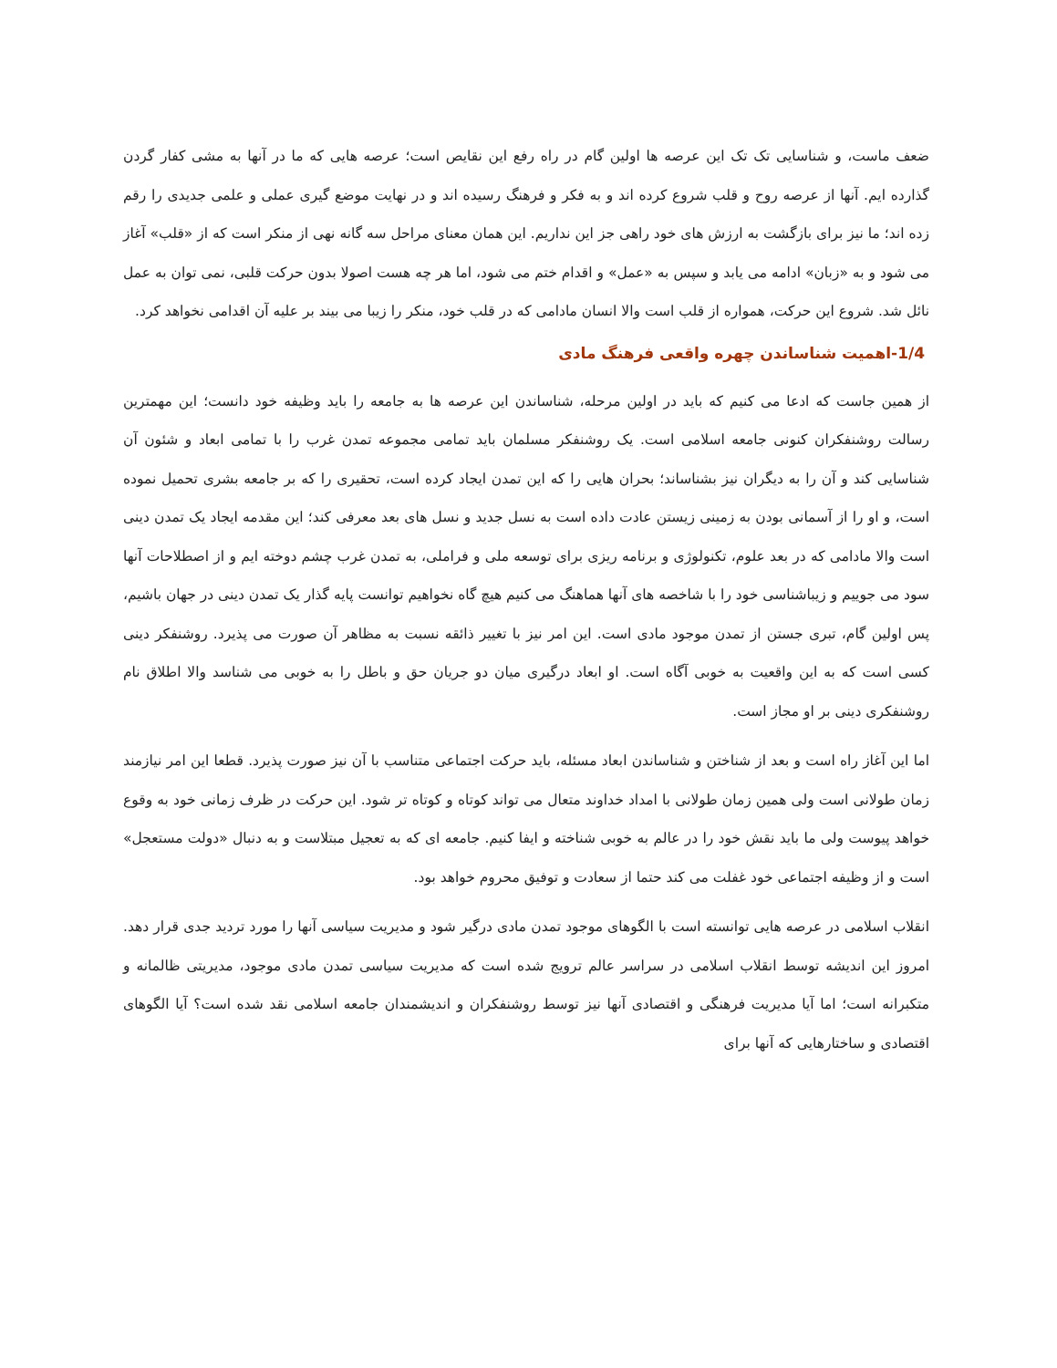ضعف ماست، و شناسایی تک تک این عرصه ها اولین گام در راه رفع این نقایص است؛ عرصه هایی که ما در آنها به مشی کفار گردن گذارده ایم. آنها از عرصه روح و قلب شروع کرده اند و به فکر و فرهنگ رسیده اند و در نهایت موضع گیری عملی و علمی جدیدی را رقم زده اند؛ ما نیز برای بازگشت به ارزش های خود راهی جز این نداریم. این همان معنای مراحل سه گانه نهی از منکر است که از «قلب» آغاز می شود و به «زبان» ادامه می یابد و سپس به «عمل» و اقدام ختم می شود، اما هر چه هست اصولا بدون حرکت قلبی، نمی توان به عمل نائل شد. شروع این حرکت، همواره از قلب است والا انسان مادامی که در قلب خود، منکر را زیبا می بیند بر علیه آن اقدامی نخواهد کرد.
1/4-اهمیت شناساندن چهره واقعی فرهنگ مادی
از همین جاست که ادعا می کنیم که باید در اولین مرحله، شناساندن این عرصه ها به جامعه را باید وظیفه خود دانست؛ این مهمترین رسالت روشنفکران کنونی جامعه اسلامی است. یک روشنفکر مسلمان باید تمامی مجموعه تمدن غرب را با تمامی ابعاد و شئون آن شناسایی کند و آن را به دیگران نیز بشناساند؛ بحران هایی را که این تمدن ایجاد کرده است، تحقیری را که بر جامعه بشری تحمیل نموده است، و او را از آسمانی بودن به زمینی زیستن عادت داده است به نسل جدید و نسل های بعد معرفی کند؛ این مقدمه ایجاد یک تمدن دینی است والا مادامی که در بعد علوم، تکنولوژی و برنامه ریزی برای توسعه ملی و فراملی، به تمدن غرب چشم دوخته ایم و از اصطلاحات آنها سود می جوییم و زیباشناسی خود را با شاخصه های آنها هماهنگ می کنیم هیچ گاه نخواهیم توانست پایه گذار یک تمدن دینی در جهان باشیم، پس اولین گام، تبری جستن از تمدن موجود مادی است. این امر نیز با تغییر ذائقه نسبت به مظاهر آن صورت می پذیرد. روشنفکر دینی کسی است که به این واقعیت به خوبی آگاه است. او ابعاد درگیری میان دو جریان حق و باطل را به خوبی می شناسد والا اطلاق نام روشنفکری دینی بر او مجاز است.
اما این آغاز راه است و بعد از شناختن و شناساندن ابعاد مسئله، باید حرکت اجتماعی متناسب با آن نیز صورت پذیرد. قطعا این امر نیازمند زمان طولانی است ولی همین زمان طولانی با امداد خداوند متعال می تواند کوتاه و کوتاه تر شود. این حرکت در ظرف زمانی خود به وقوع خواهد پیوست ولی ما باید نقش خود را در عالم به خوبی شناخته و ایفا کنیم. جامعه ای که به تعجیل مبتلاست و به دنبال «دولت مستعجل» است و از وظیفه اجتماعی خود غفلت می کند حتما از سعادت و توفیق محروم خواهد بود.
انقلاب اسلامی در عرصه هایی توانسته است با الگوهای موجود تمدن مادی درگیر شود و مدیریت سیاسی آنها را مورد تردید جدی قرار دهد. امروز این اندیشه توسط انقلاب اسلامی در سراسر عالم ترویج شده است که مدیریت سیاسی تمدن مادی موجود، مدیریتی ظالمانه و متکبرانه است؛ اما آیا مدیریت فرهنگی و اقتصادی آنها نیز توسط روشنفکران و اندیشمندان جامعه اسلامی نقد شده است؟ آیا الگوهای اقتصادی و ساختارهایی که آنها برای